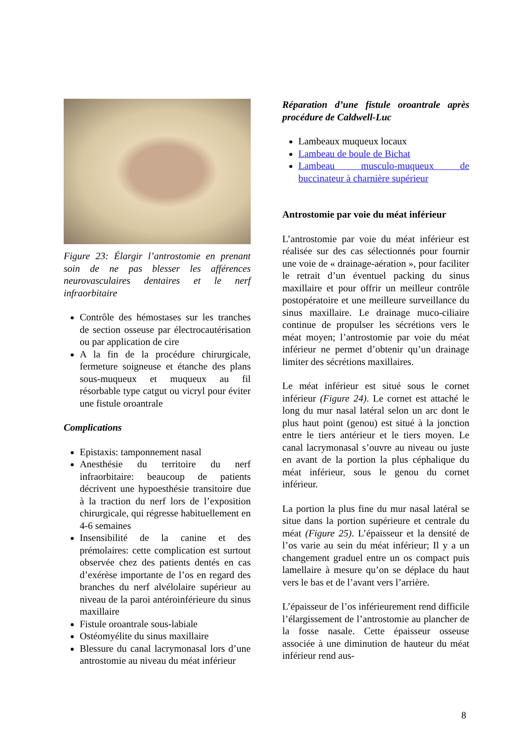Figure 23: Élargir l’antrostomie en prenant soin de ne pas blesser les afférences neurovasculaires dentaires et le nerf infraorbitaire
Contrôle des hémostases sur les tranches de section osseuse par électrocautérisation ou par application de cire
A la fin de la procédure chirurgicale, fermeture soigneuse et étanche des plans sous-muqueux et muqueux au fil résorbable type catgut ou vicryl pour éviter une fistule oroantrale
Complications
Epistaxis: tamponnement nasal
Anesthésie du territoire du nerf infraorbitaire: beaucoup de patients décrivent une hypoesthésie transitoire due à la traction du nerf lors de l’exposition chirurgicale, qui régresse habituellement en 4-6 semaines
Insensibilité de la canine et des prémolaires: cette complication est surtout observée chez des patients dentés en cas d’exérèse importante de l’os en regard des branches du nerf alvélolaire supérieur au niveau de la paroi antéroinférieure du sinus maxillaire
Fistule oroantrale sous-labiale
Ostéomyélite du sinus maxillaire
Blessure du canal lacrymonasal lors d’une antrostomie au niveau du méat inférieur
Réparation d’une fistule oroantrale après procédure de Caldwell-Luc
Lambeaux muqueux locaux
Lambeau de boule de Bichat
Lambeau musculo-muqueux de buccinateur à charnière supérieur
Antrostomie par voie du méat inférieur
L’antrostomie par voie du méat inférieur est réalisée sur des cas sélectionnés pour fournir une voie de « drainage-aération », pour faciliter le retrait d’un éventuel packing du sinus maxillaire et pour offrir un meilleur contrôle postopératoire et une meilleure surveillance du sinus maxillaire. Le drainage muco-ciliaire continue de propulser les sécrétions vers le méat moyen; l’antrostomie par voie du méat inférieur ne permet d’obtenir qu’un drainage limiter des sécrétions maxillaires.
Le méat inférieur est situé sous le cornet inférieur (Figure 24). Le cornet est attaché le long du mur nasal latéral selon un arc dont le plus haut point (genou) est situé à la jonction entre le tiers antérieur et le tiers moyen. Le canal lacrymonasal s’ouvre au niveau ou juste en avant de la portion la plus céphalique du méat inférieur, sous le genou du cornet inférieur.
La portion la plus fine du mur nasal latéral se situe dans la portion supérieure et centrale du méat (Figure 25). L’épaisseur et la densité de l’os varie au sein du méat inférieur; Il y a un changement graduel entre un os compact puis lamellaire à mesure qu’on se déplace du haut vers le bas et de l’avant vers l’arrière.
L’épaisseur de l’os inférieurement rend difficile l’élargissement de l’antrostomie au plancher de la fosse nasale. Cette épaisseur osseuse associée à une diminution de hauteur du méat inférieur rend aus-
8